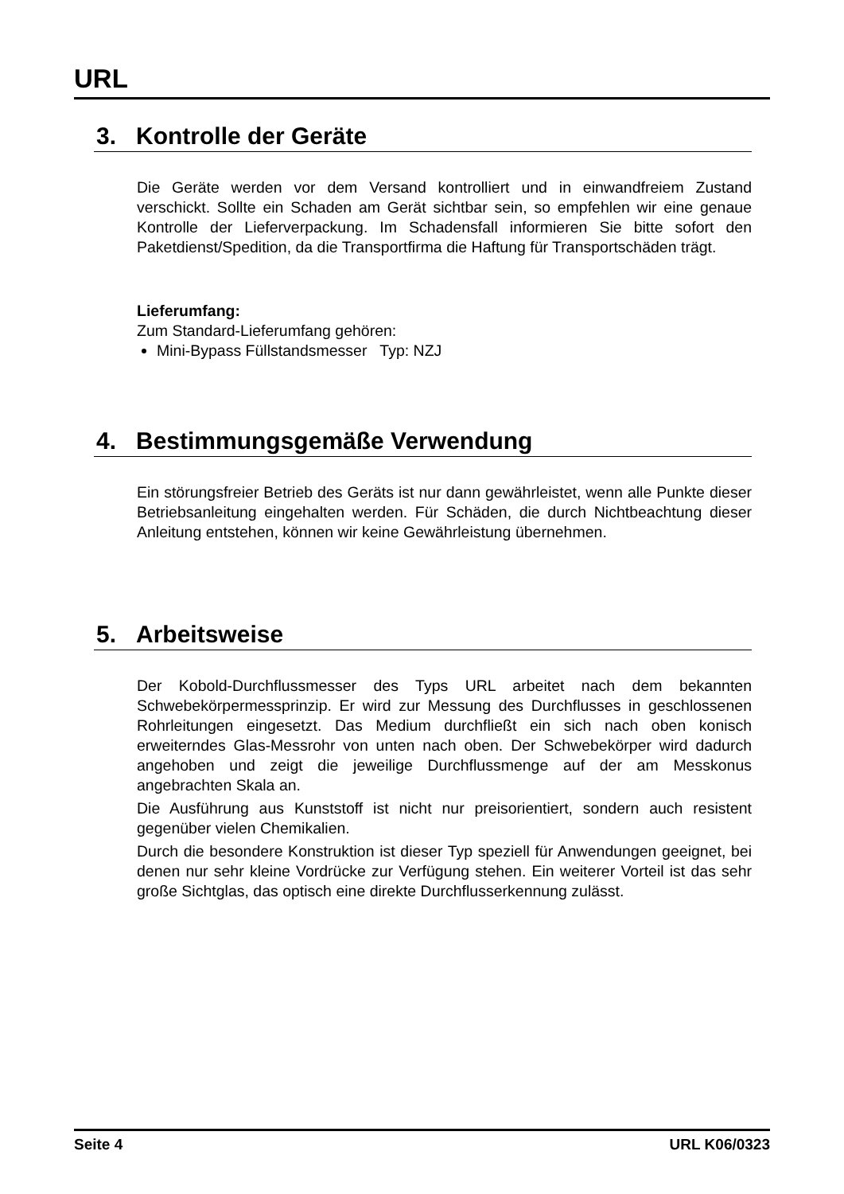URL
3. Kontrolle der Geräte
Die Geräte werden vor dem Versand kontrolliert und in einwandfreiem Zustand verschickt. Sollte ein Schaden am Gerät sichtbar sein, so empfehlen wir eine genaue Kontrolle der Lieferverpackung. Im Schadensfall informieren Sie bitte sofort den Paketdienst/Spedition, da die Transportfirma die Haftung für Transportschäden trägt.
Lieferumfang:
Zum Standard-Lieferumfang gehören:
Mini-Bypass Füllstandsmesser Typ: NZJ
4. Bestimmungsgemäße Verwendung
Ein störungsfreier Betrieb des Geräts ist nur dann gewährleistet, wenn alle Punkte dieser Betriebsanleitung eingehalten werden. Für Schäden, die durch Nichtbeachtung dieser Anleitung entstehen, können wir keine Gewährleistung übernehmen.
5. Arbeitsweise
Der Kobold-Durchflussmesser des Typs URL arbeitet nach dem bekannten Schwebekörpermessprinzip. Er wird zur Messung des Durchflusses in geschlossenen Rohrleitungen eingesetzt. Das Medium durchfließt ein sich nach oben konisch erweiterndes Glas-Messrohr von unten nach oben. Der Schwebekörper wird dadurch angehoben und zeigt die jeweilige Durchflussmenge auf der am Messkonus angebrachten Skala an.
Die Ausführung aus Kunststoff ist nicht nur preisorientiert, sondern auch resistent gegenüber vielen Chemikalien.
Durch die besondere Konstruktion ist dieser Typ speziell für Anwendungen geeignet, bei denen nur sehr kleine Vordrücke zur Verfügung stehen. Ein weiterer Vorteil ist das sehr große Sichtglas, das optisch eine direkte Durchflusserkennung zulässt.
Seite 4 URL K06/0323